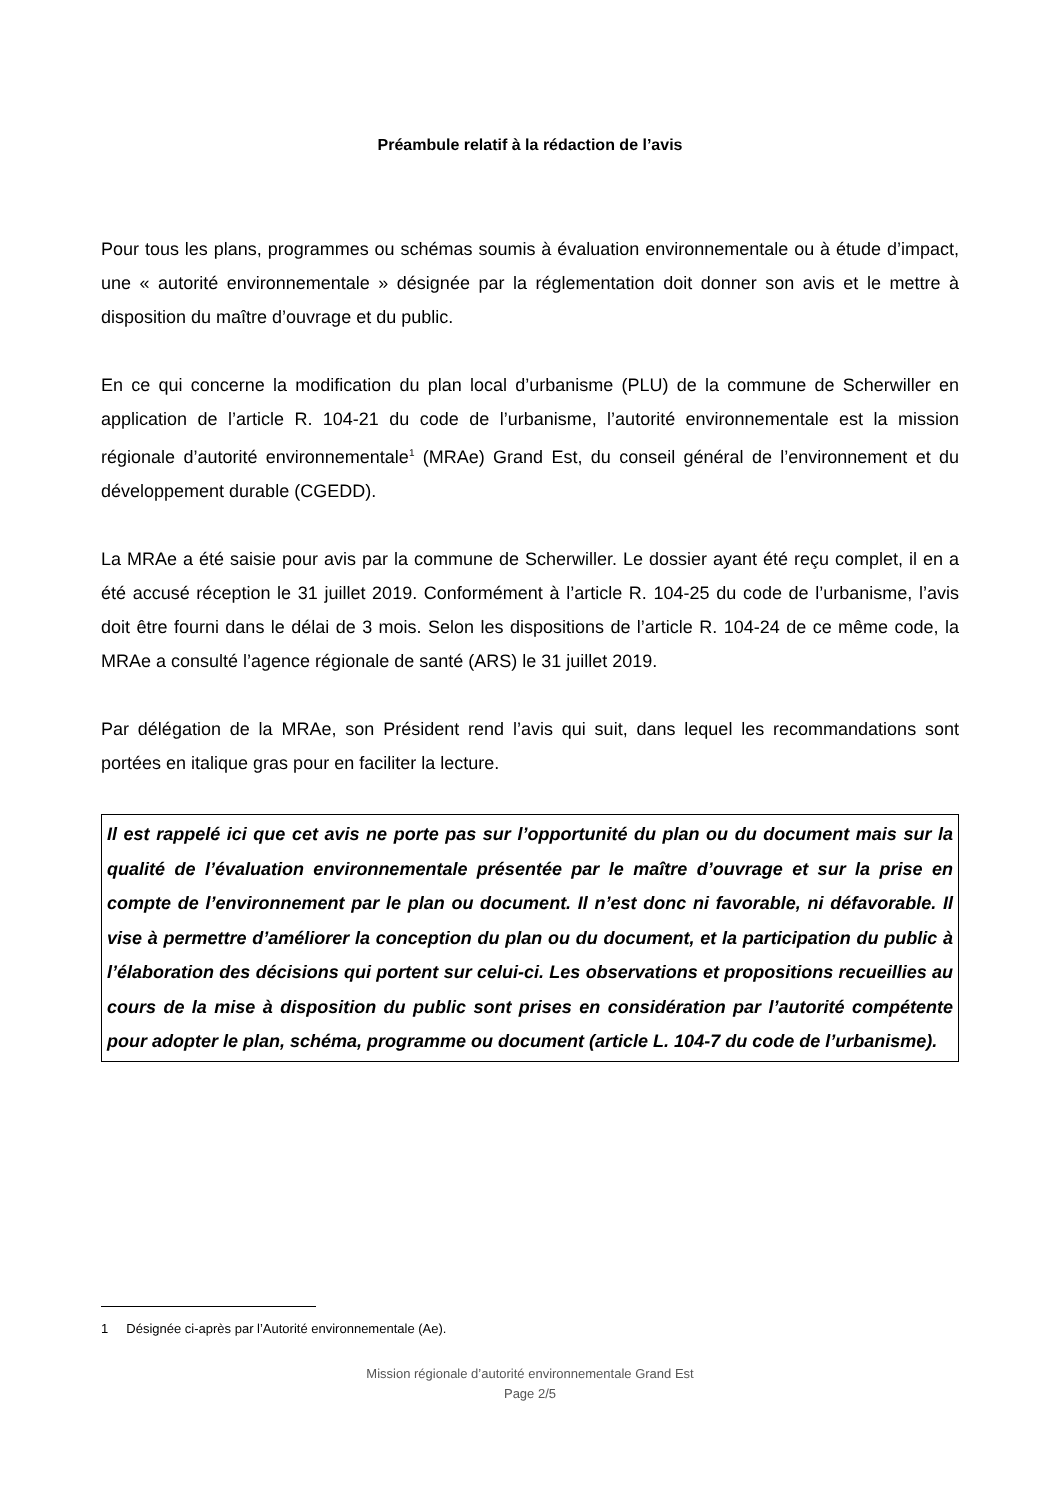Préambule relatif à la rédaction de l’avis
Pour tous les plans, programmes ou schémas soumis à évaluation environnementale ou à étude d’impact, une « autorité environnementale » désignée par la réglementation doit donner son avis et le mettre à disposition du maître d’ouvrage et du public.
En ce qui concerne la modification du plan local d’urbanisme (PLU) de la commune de Scherwiller en application de l’article R. 104-21 du code de l’urbanisme, l’autorité environnementale est la mission régionale d’autorité environnementale<sup>1</sup> (MRAe) Grand Est, du conseil général de l’environnement et du développement durable (CGEDD).
La MRAe a été saisie pour avis par la commune de Scherwiller. Le dossier ayant été reçu complet, il en a été accusé réception le 31 juillet 2019. Conformément à l’article R. 104-25 du code de l’urbanisme, l’avis doit être fourni dans le délai de 3 mois. Selon les dispositions de l’article R. 104-24 de ce même code, la MRAe a consulté l’agence régionale de santé (ARS) le 31 juillet 2019.
Par délégation de la MRAe, son Président rend l’avis qui suit, dans lequel les recommandations sont portées en italique gras pour en faciliter la lecture.
Il est rappelé ici que cet avis ne porte pas sur l’opportunité du plan ou du document mais sur la qualité de l’évaluation environnementale présentée par le maître d’ouvrage et sur la prise en compte de l’environnement par le plan ou document. Il n’est donc ni favorable, ni défavorable. Il vise à permettre d’améliorer la conception du plan ou du document, et la participation du public à l’élaboration des décisions qui portent sur celui-ci. Les observations et propositions recueillies au cours de la mise à disposition du public sont prises en considération par l’autorité compétente pour adopter le plan, schéma, programme ou document (article L. 104-7 du code de l’urbanisme).
1 Désignée ci-après par l’Autorité environnementale (Ae).
Mission régionale d’autorité environnementale Grand Est
Page 2/5